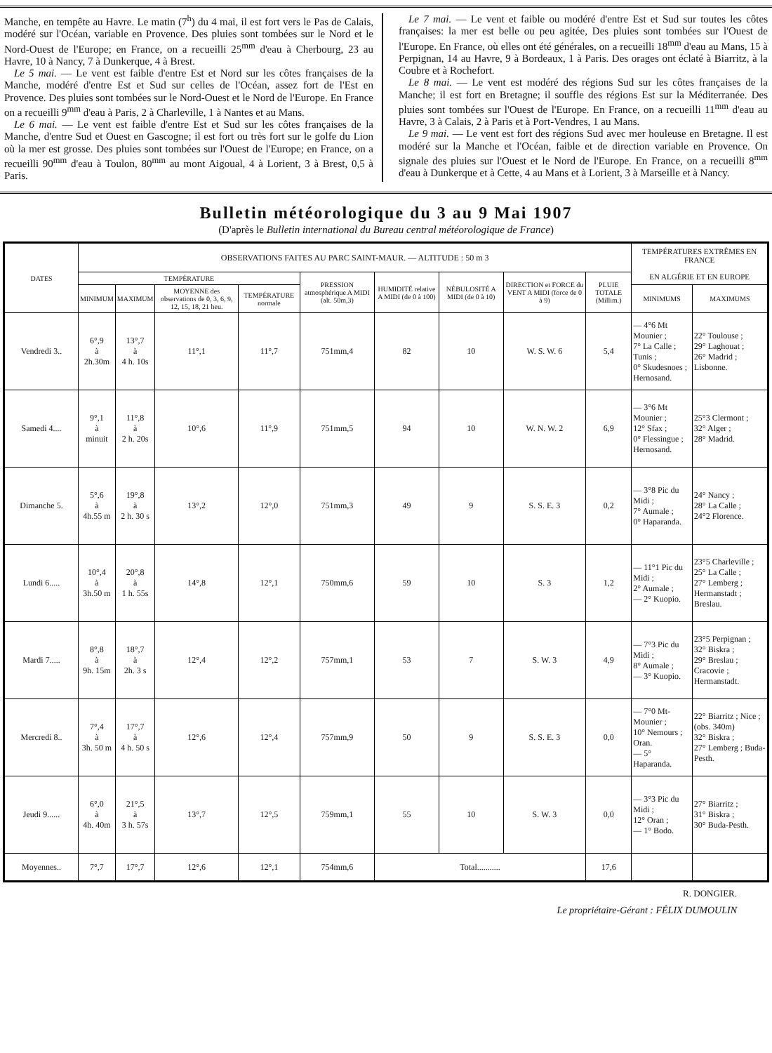Manche, en tempête au Havre. Le matin (7<sup>h</sup>) du 4 mai, il est fort vers le Pas de Calais, modéré sur l'Océan, variable en Provence. Des pluies sont tombées sur le Nord et le Nord-Ouest de l'Europe; en France, on a recueilli 25<sup>mm</sup> d'eau à Cherbourg, 23 au Havre, 10 à Nancy, 7 à Dunkerque, 4 à Brest.
Le 5 mai. — Le vent est faible d'entre Est et Nord sur les côtes françaises de la Manche, modéré d'entre Est et Sud sur celles de l'Océan, assez fort de l'Est en Provence. Des pluies sont tombées sur le Nord-Ouest et le Nord de l'Europe. En France on a recueilli 9<sup>mm</sup> d'eau à Paris, 2 à Charleville, 1 à Nantes et au Mans.
Le 6 mai. — Le vent est faible d'entre Est et Sud sur les côtes françaises de la Manche, d'entre Sud et Ouest en Gascogne; il est fort ou très fort sur le golfe du Lion où la mer est grosse. Des pluies sont tombées sur l'Ouest de l'Europe; en France, on a recueilli 90<sup>mm</sup> d'eau à Toulon, 80<sup>mm</sup> au mont Aigoual, 4 à Lorient, 3 à Brest, 0,5 à Paris.
Le 7 mai. — Le vent et faible ou modéré d'entre Est et Sud sur toutes les côtes françaises: la mer est belle ou peu agitée, Des pluies sont tombées sur l'Ouest de l'Europe. En France, où elles ont été générales, on a recueilli 18<sup>mm</sup> d'eau au Mans, 15 à Perpignan, 14 au Havre, 9 à Bordeaux, 1 à Paris. Des orages ont éclaté à Biarritz, à la Coubre et à Rochefort.
Le 8 mai. — Le vent est modéré des régions Sud sur les côtes françaises de la Manche; il est fort en Bretagne; il souffle des régions Est sur la Méditerranée. Des pluies sont tombées sur l'Ouest de l'Europe. En France, on a recueilli 11<sup>mm</sup> d'eau au Havre, 3 à Calais, 2 à Paris et à Port-Vendres, 1 au Mans.
Le 9 mai. — Le vent est fort des régions Sud avec mer houleuse en Bretagne. Il est modéré sur la Manche et l'Océan, faible et de direction variable en Provence. On signale des pluies sur l'Ouest et le Nord de l'Europe. En France, on a recueilli 8<sup>mm</sup> d'eau à Dunkerque et à Cette, 4 au Mans et à Lorient, 3 à Marseille et à Nancy.
Bulletin météorologique du 3 au 9 Mai 1907
(D'après le Bulletin international du Bureau central météorologique de France)
| DATES | OBSERVATIONS FAITES AU PARC SAINT-MAUR. — ALTITUDE : 50 m 3 | | | | | | | | | TEMPÉRATURES EXTRÊMES EN FRANCE EN ALGÉRIE ET EN EUROPE | |
| --- | --- | --- | --- | --- | --- | --- | --- | --- | --- | --- | --- |
| | TEMPÉRATURE | | | | PRESSION atmosphérique A MIDI (alt. 50m,3) | HUMIDITÉ relative A MIDI (de 0 à 100) | NÉBULOSITÉ A MIDI (de 0 à 10) | DIRECTION et FORCE du VENT A MIDI (force de 0 à 9) | PLUIE TOTALE (Millim.) | | |
| | MINIMUM | MAXIMUM | MOYENNE des observations de 0, 3, 6, 9, 12, 15, 18, 21 heu. | TEMPÉRATURE normale | | | | | | MINIMUMS | MAXIMUMS |
| Vendredi 3.. | 6°,9 à 2h.30m | 13°,7 à 4 h. 10s | 11°,1 | 11°,7 | 751mm,4 | 82 | 10 | W. S. W. 6 | 5,4 | — 4°6 Mt Mounier ; 7° La Calle ; Tunis ; 0° Skudesnoes ; Hernosand. | 22° Toulouse ; 29° Laghouat ; 26° Madrid ; Lisbonne. |
| Samedi 4.... | 9°,1 à minuit | 11°,8 à 2 h. 20s | 10°,6 | 11°,9 | 751mm,5 | 94 | 10 | W. N. W. 2 | 6,9 | — 3°6 Mt Mounier ; 12° Sfax ; 0° Flessingue ; Hernosand. | 25°3 Clermont ; 32° Alger ; 28° Madrid. |
| Dimanche 5. | 5°,6 à 4h.55 m | 19°,8 à 2 h. 30 s | 13°,2 | 12°,0 | 751mm,3 | 49 | 9 | S. S. E. 3 | 0,2 | — 3°8 Pic du Midi ; 7° Aumale ; 0° Haparanda. | 24° Nancy ; 28° La Calle ; 24°2 Florence. |
| Lundi 6..... | 10°,4 à 3h.50 m | 20°,8 à 1 h. 55s | 14°,8 | 12°,1 | 750mm,6 | 59 | 10 | S. 3 | 1,2 | — 11°1 Pic du Midi ; 2° Aumale ; — 2° Kuopio. | 23°5 Charleville ; 25° La Calle ; 27° Lemberg ; Hermanstadt ; Breslau. |
| Mardi 7..... | 8°,8 à 9h. 15m | 18°,7 à 2h. 3 s | 12°,4 | 12°,2 | 757mm,1 | 53 | 7 | S. W. 3 | 4,9 | — 7°3 Pic du Midi ; 8° Aumale ; — 3° Kuopio. | 23°5 Perpignan ; 32° Biskra ; 29° Breslau ; Cracovie ; Hermanstadt. |
| Mercredi 8.. | 7°,4 à 3h. 50 m | 17°,7 à 4 h. 50 s | 12°,6 | 12°,4 | 757mm,9 | 50 | 9 | S. S. E. 3 | 0,0 | — 7°0 Mt-Mounier ; 10° Nemours ; Oran. — 5° Haparanda. | 22° Biarritz ; Nice ; (obs. 340m) 32° Biskra ; 27° Lemberg ; Buda-Pesth. |
| Jeudi 9...... | 6°,0 à 4h. 40m | 21°,5 à 3 h. 57s | 13°,7 | 12°,5 | 759mm,1 | 55 | 10 | S. W. 3 | 0,0 | — 3°3 Pic du Midi ; 12° Oran ; — 1° Bodo. | 27° Biarritz ; 31° Biskra ; 30° Buda-Pesth. |
| Moyennes.. | 7°,7 | 17°,7 | 12°,6 | 12°,1 | 754mm,6 | Total........... | | | 17,6 | | |
R. DONGIER.
Le propriétaire-Gérant : FÉLIX DUMOULIN